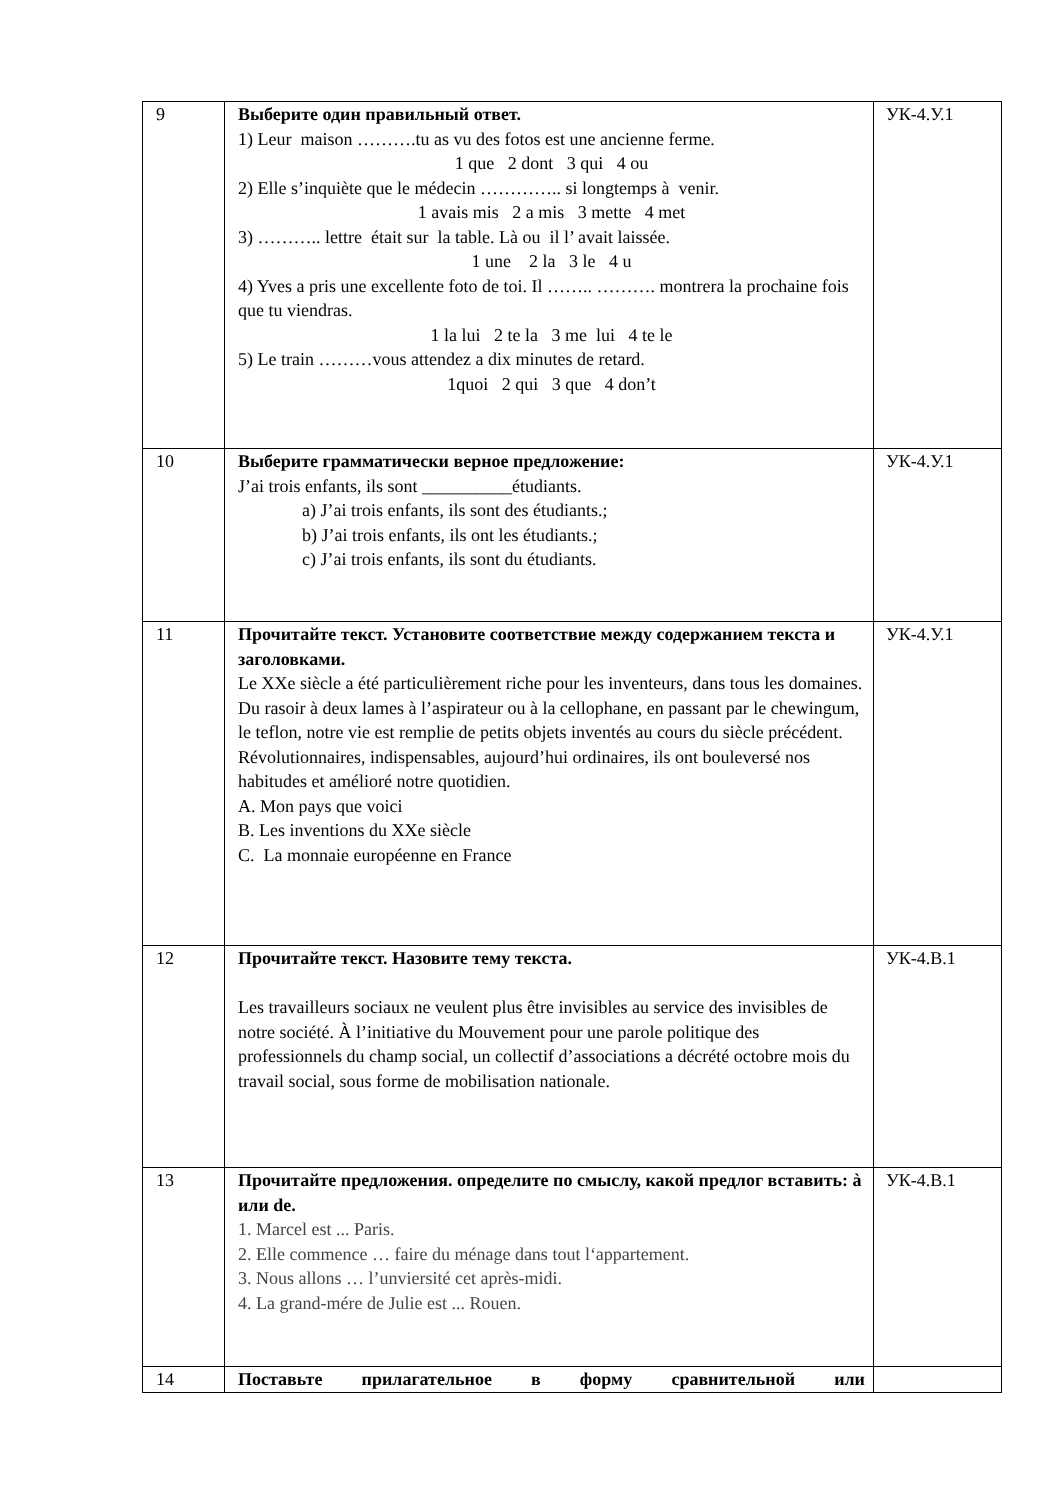| 9 | Выберите один правильный ответ. 1) Leur maison ……….tu as vu des fotos est une ancienne ferme. 1 que 2 dont 3 qui 4 ou 2) Elle s’inquiète que le médecin ………….. si longtemps à venir. 1 avais mis 2 a mis 3 mette 4 met 3) ……….. lettre était sur la table. Là ou il l’ avait laissée. 1 une 2 la 3 le 4 u 4) Yves a pris une excellente foto de toi. Il …….. ………. montrera la prochaine fois que tu viendras. 1 la lui 2 te la 3 me lui 4 te le 5) Le train ………vous attendez a dix minutes de retard. 1quoi 2 qui 3 que 4 don’t | УК-4.У.1 |
| 10 | Выберите грамматически верное предложение: J’ai trois enfants, ils sont __________étudiants. a) J’ai trois enfants, ils sont des étudiants.; b) J’ai trois enfants, ils ont les étudiants.; c) J’ai trois enfants, ils sont du étudiants. | УК-4.У.1 |
| 11 | Прочитайте текст. Установите соответствие между содержанием текста и заголовками. Le XXe siècle a été particulièrement riche pour les inventeurs, dans tous les domaines. Du rasoir à deux lames à l’aspirateur ou à la cellophane, en passant par le chewingum, le teflon, notre vie est remplie de petits objets inventés au cours du siècle précédent. Révolutionnaires, indispensables, aujourd’hui ordinaires, ils ont bouleversé nos habitudes et amélioré notre quotidien. A. Mon pays que voici B. Les inventions du XXe siècle C. La monnaie européenne en France | УК-4.У.1 |
| 12 | Прочитайте текст. Назовите тему текста. Les travailleurs sociaux ne veulent plus être invisibles au service des invisibles de notre société. À l’initiative du Mouvement pour une parole politique des professionnels du champ social, un collectif d’associations a décrété octobre mois du travail social, sous forme de mobilisation nationale. | УК-4.В.1 |
| 13 | Прочитайте предложения. определите по смыслу, какой предлог вставить: à или de. 1. Marcel est ... Paris. 2. Elle commence … faire du ménage dans tout l‘appartement. 3. Nous allons … l’unviersité cet après-midi. 4. La grand-mére de Julie est ... Rouen. | УК-4.В.1 |
| 14 | Поставьте прилагательное в форму сравнительной или | |